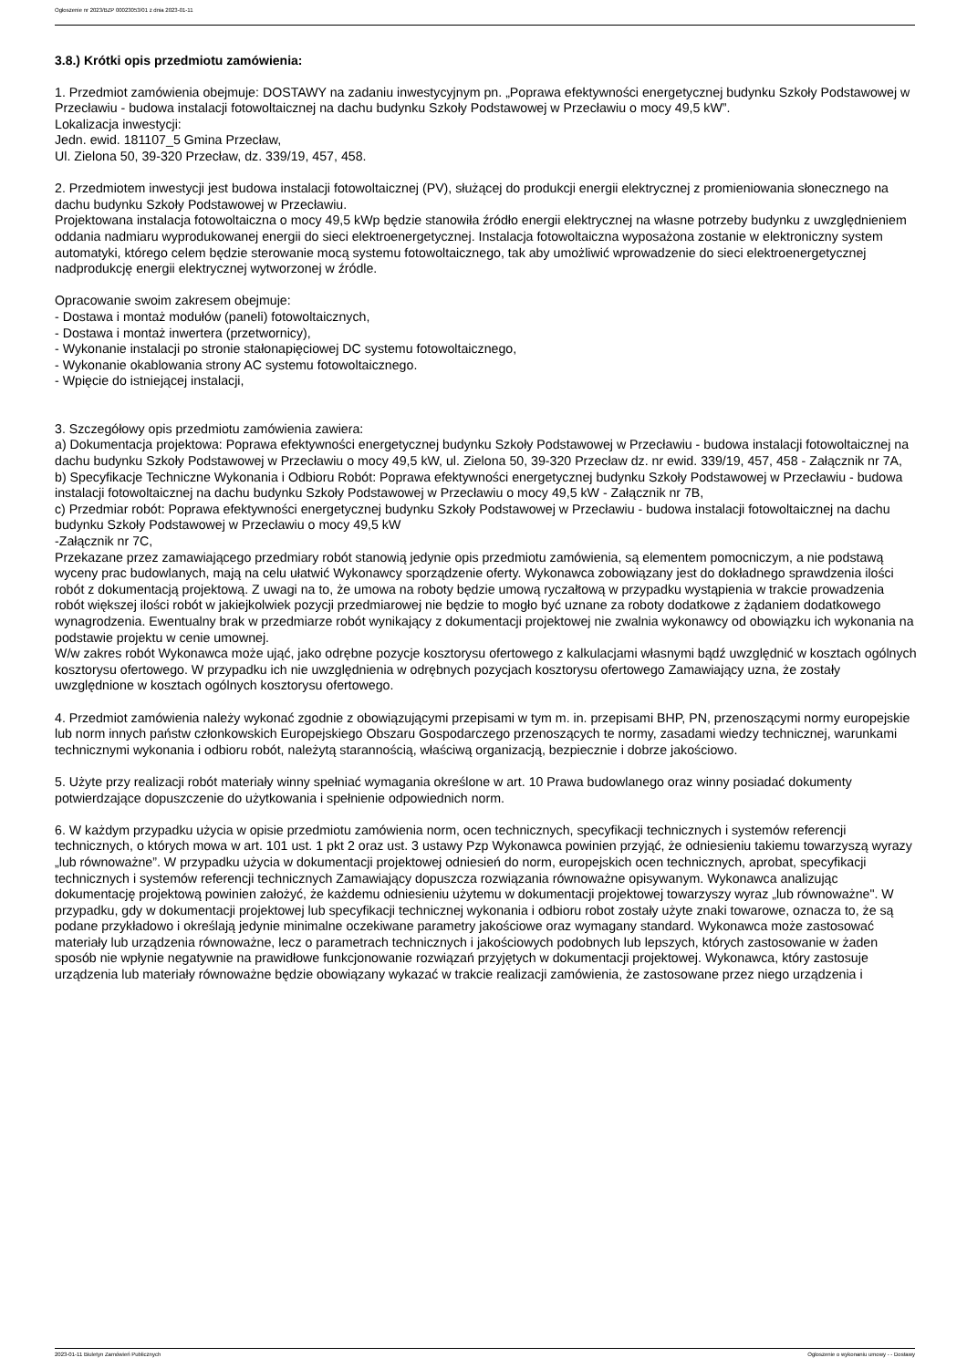Ogłoszenie nr 2023/BZP 00023053/01 z dnia 2023-01-11
3.8.) Krótki opis przedmiotu zamówienia:
1. Przedmiot zamówienia obejmuje: DOSTAWY na zadaniu inwestycyjnym pn. „Poprawa efektywności energetycznej budynku Szkoły Podstawowej w Przecławiu - budowa instalacji fotowoltaicznej na dachu budynku Szkoły Podstawowej w Przecławiu o mocy 49,5 kW”.
Lokalizacja inwestycji:
Jedn. ewid. 181107_5 Gmina Przecław,
Ul. Zielona 50, 39-320 Przecław, dz. 339/19, 457, 458.
2. Przedmiotem inwestycji jest budowa instalacji fotowoltaicznej (PV), służącej do produkcji energii elektrycznej z promieniowania słonecznego na dachu budynku Szkoły Podstawowej w Przecławiu.
Projektowana instalacja fotowoltaiczna o mocy 49,5 kWp będzie stanowiła źródło energii elektrycznej na własne potrzeby budynku z uwzględnieniem oddania nadmiaru wyprodukowanej energii do sieci elektroenergetycznej. Instalacja fotowoltaiczna wyposażona zostanie w elektroniczny system automatyki, którego celem będzie sterowanie mocą systemu fotowoltaicznego, tak aby umożliwić wprowadzenie do sieci elektroenergetycznej nadprodukcję energii elektrycznej wytworzonej w źródle.
Opracowanie swoim zakresem obejmuje:
- Dostawa i montaż modułów (paneli) fotowoltaicznych,
- Dostawa i montaż inwertera (przetwornicy),
- Wykonanie instalacji po stronie stałonapięciowej DC systemu fotowoltaicznego,
- Wykonanie okablowania strony AC systemu fotowoltaicznego.
- Wpięcie do istniejącej instalacji,
3. Szczegółowy opis przedmiotu zamówienia zawiera:
a) Dokumentacja projektowa: Poprawa efektywności energetycznej budynku Szkoły Podstawowej w Przecławiu - budowa instalacji fotowoltaicznej na dachu budynku Szkoły Podstawowej w Przecławiu o mocy 49,5 kW, ul. Zielona 50, 39-320 Przecław dz. nr ewid. 339/19, 457, 458 - Załącznik nr 7A,
b) Specyfikacje Techniczne Wykonania i Odbioru Robót: Poprawa efektywności energetycznej budynku Szkoły Podstawowej w Przecławiu - budowa instalacji fotowoltaicznej na dachu budynku Szkoły Podstawowej w Przecławiu o mocy 49,5 kW - Załącznik nr 7B,
c) Przedmiar robót: Poprawa efektywności energetycznej budynku Szkoły Podstawowej w Przecławiu - budowa instalacji fotowoltaicznej na dachu budynku Szkoły Podstawowej w Przecławiu o mocy 49,5 kW
-Załącznik nr 7C,
Przekazane przez zamawiającego przedmiary robót stanowią jedynie opis przedmiotu zamówienia, są elementem pomocniczym, a nie podstawą wyceny prac budowlanych, mają na celu ułatwić Wykonawcy sporządzenie oferty. Wykonawca zobowiązany jest do dokładnego sprawdzenia ilości robót z dokumentacją projektową. Z uwagi na to, że umowa na roboty będzie umową ryczałtową w przypadku wystąpienia w trakcie prowadzenia robót większej ilości robót w jakiejkolwiek pozycji przedmiarowej nie będzie to mogło być uznane za roboty dodatkowe z żądaniem dodatkowego wynagrodzenia. Ewentualny brak w przedmiarze robót wynikający z dokumentacji projektowej nie zwalnia wykonawcy od obowiązku ich wykonania na podstawie projektu w cenie umownej.
W/w zakres robót Wykonawca może ująć, jako odrębne pozycje kosztorysu ofertowego z kalkulacjami własnymi bądź uwzględnić w kosztach ogólnych kosztorysu ofertowego. W przypadku ich nie uwzględnienia w odrębnych pozycjach kosztorysu ofertowego Zamawiający uzna, że zostały uwzględnione w kosztach ogólnych kosztorysu ofertowego.
4. Przedmiot zamówienia należy wykonać zgodnie z obowiązującymi przepisami w tym m. in. przepisami BHP, PN, przenoszącymi normy europejskie lub norm innych państw członkowskich Europejskiego Obszaru Gospodarczego przenoszących te normy, zasadami wiedzy technicznej, warunkami technicznymi wykonania i odbioru robót, należytą starannością, właściwą organizacją, bezpiecznie i dobrze jakościowo.
5. Użyte przy realizacji robót materiały winny spełniać wymagania określone w art. 10 Prawa budowlanego oraz winny posiadać dokumenty potwierdzające dopuszczenie do użytkowania i spełnienie odpowiednich norm.
6. W każdym przypadku użycia w opisie przedmiotu zamówienia norm, ocen technicznych, specyfikacji technicznych i systemów referencji technicznych, o których mowa w art. 101 ust. 1 pkt 2 oraz ust. 3 ustawy Pzp Wykonawca powinien przyjąć, że odniesieniu takiemu towarzyszą wyrazy „lub równoważne”. W przypadku użycia w dokumentacji projektowej odniesień do norm, europejskich ocen technicznych, aprobat, specyfikacji technicznych i systemów referencji technicznych Zamawiający dopuszcza rozwiązania równoważne opisywanym. Wykonawca analizując dokumentację projektową powinien założyć, że każdemu odniesieniu użytemu w dokumentacji projektowej towarzyszy wyraz „lub równoważne". W przypadku, gdy w dokumentacji projektowej lub specyfikacji technicznej wykonania i odbioru robot zostały użyte znaki towarowe, oznacza to, że są podane przykładowo i określają jedynie minimalne oczekiwane parametry jakościowe oraz wymagany standard. Wykonawca może zastosować materiały lub urządzenia równoważne, lecz o parametrach technicznych i jakościowych podobnych lub lepszych, których zastosowanie w żaden sposób nie wpłynie negatywnie na prawidłowe funkcjonowanie rozwiązań przyjętych w dokumentacji projektowej. Wykonawca, który zastosuje urządzenia lub materiały równoważne będzie obowiązany wykazać w trakcie realizacji zamówienia, że zastosowane przez niego urządzenia i
2023-01-11 Biuletyn Zamówień Publicznych Ogłoszenie o wykonaniu umowy - - Dostawy